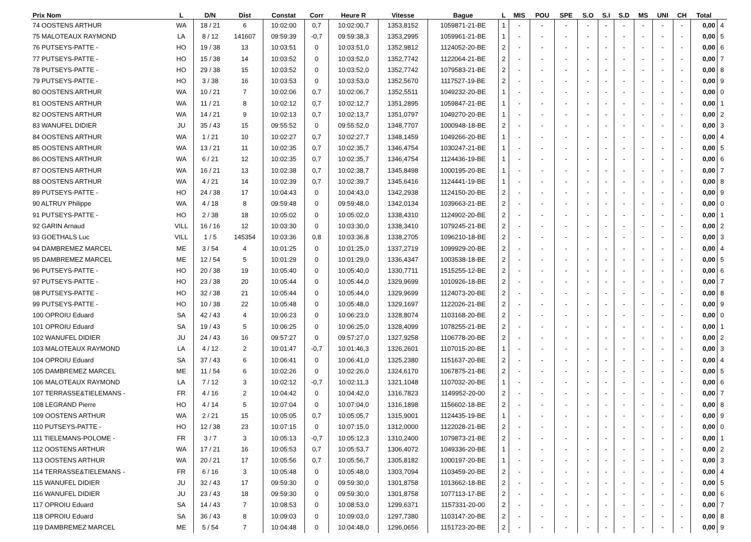| Prix Nom | L | D/N | Dist | Constat | Corr | Heure R | Vitesse | Bague | L | MIS | POU | SPE | S.O | S.I | S.D | MS | UNI | CH | Total | |
| --- | --- | --- | --- | --- | --- | --- | --- | --- | --- | --- | --- | --- | --- | --- | --- | --- | --- | --- | --- | --- |
| 74 OOSTENS ARTHUR | WA | 18 / 21 | 6 | 10:02:00 | 0,7 | 10:02:00,7 | 1353,8152 | 1059871-21-BE | 1 | - | - | - | - | - | - | - | - | - | 0,00 | 4 |
| 75 MALOTEAUX RAYMOND | LA | 8 / 12 | 141607 | 09:59:39 | -0,7 | 09:59:38,3 | 1353,2995 | 1059961-21-BE | 1 | - | - | - | - | - | - | - | - | - | 0,00 | 5 |
| 76 PUTSEYS-PATTE - | HO | 19 / 38 | 13 | 10:03:51 | 0 | 10:03:51,0 | 1352,9812 | 1124052-20-BE | 2 | - | - | - | - | - | - | - | - | - | 0,00 | 6 |
| 77 PUTSEYS-PATTE - | HO | 15 / 38 | 14 | 10:03:52 | 0 | 10:03:52,0 | 1352,7742 | 1122064-21-BE | 2 | - | - | - | - | - | - | - | - | - | 0,00 | 7 |
| 78 PUTSEYS-PATTE - | HO | 29 / 38 | 15 | 10:03:52 | 0 | 10:03:52,0 | 1352,7742 | 1079583-21-BE | 2 | - | - | - | - | - | - | - | - | - | 0,00 | 8 |
| 79 PUTSEYS-PATTE - | HO | 3 / 38 | 16 | 10:03:53 | 0 | 10:03:53,0 | 1352,5670 | 1117527-19-BE | 2 | - | - | - | - | - | - | - | - | - | 0,00 | 9 |
| 80 OOSTENS ARTHUR | WA | 10 / 21 | 7 | 10:02:06 | 0,7 | 10:02:06,7 | 1352,5511 | 1049232-20-BE | 1 | - | - | - | - | - | - | - | - | - | 0,00 | 0 |
| 81 OOSTENS ARTHUR | WA | 11 / 21 | 8 | 10:02:12 | 0,7 | 10:02:12,7 | 1351,2895 | 1059847-21-BE | 1 | - | - | - | - | - | - | - | - | - | 0,00 | 1 |
| 82 OOSTENS ARTHUR | WA | 14 / 21 | 9 | 10:02:13 | 0,7 | 10:02:13,7 | 1351,0797 | 1049270-20-BE | 1 | - | - | - | - | - | - | - | - | - | 0,00 | 2 |
| 83 WANUFEL DIDIER | JU | 35 / 43 | 15 | 09:55:52 | 0 | 09:55:52,0 | 1348,7707 | 1000948-18-BE | 2 | - | - | - | - | - | - | - | - | - | 0,00 | 3 |
| 84 OOSTENS ARTHUR | WA | 1 / 21 | 10 | 10:02:27 | 0,7 | 10:02:27,7 | 1348,1459 | 1049266-20-BE | 1 | - | - | - | - | - | - | - | - | - | 0,00 | 4 |
| 85 OOSTENS ARTHUR | WA | 13 / 21 | 11 | 10:02:35 | 0,7 | 10:02:35,7 | 1346,4754 | 1030247-21-BE | 1 | - | - | - | - | - | - | - | - | - | 0,00 | 5 |
| 86 OOSTENS ARTHUR | WA | 6 / 21 | 12 | 10:02:35 | 0,7 | 10:02:35,7 | 1346,4754 | 1124436-19-BE | 1 | - | - | - | - | - | - | - | - | - | 0,00 | 6 |
| 87 OOSTENS ARTHUR | WA | 16 / 21 | 13 | 10:02:38 | 0,7 | 10:02:38,7 | 1345,8498 | 1000195-20-BE | 1 | - | - | - | - | - | - | - | - | - | 0,00 | 7 |
| 88 OOSTENS ARTHUR | WA | 4 / 21 | 14 | 10:02:39 | 0,7 | 10:02:39,7 | 1345,6416 | 1124441-19-BE | 1 | - | - | - | - | - | - | - | - | - | 0,00 | 8 |
| 89 PUTSEYS-PATTE - | HO | 24 / 38 | 17 | 10:04:43 | 0 | 10:04:43,0 | 1342,2938 | 1124150-20-BE | 2 | - | - | - | - | - | - | - | - | - | 0,00 | 9 |
| 90 ALTRUY Philippe | WA | 4 / 18 | 8 | 09:59:48 | 0 | 09:59:48,0 | 1342,0134 | 1039663-21-BE | 2 | - | - | - | - | - | - | - | - | - | 0,00 | 0 |
| 91 PUTSEYS-PATTE - | HO | 2 / 38 | 18 | 10:05:02 | 0 | 10:05:02,0 | 1338,4310 | 1124902-20-BE | 2 | - | - | - | - | - | - | - | - | - | 0,00 | 1 |
| 92 GARIN Arnaud | VILL | 16 / 16 | 12 | 10:03:30 | 0 | 10:03:30,0 | 1338,3410 | 1079245-21-BE | 2 | - | - | - | - | - | - | - | - | - | 0,00 | 2 |
| 93 GOETHALS Luc | VILL | 1 / 5 | 145354 | 10:03:36 | 0,8 | 10:03:36,8 | 1338,2705 | 1096210-18-BE | 2 | - | - | - | - | - | - | - | - | - | 0,00 | 3 |
| 94 DAMBREMEZ MARCEL | ME | 3 / 54 | 4 | 10:01:25 | 0 | 10:01:25,0 | 1337,2719 | 1099929-20-BE | 2 | - | - | - | - | - | - | - | - | - | 0,00 | 4 |
| 95 DAMBREMEZ MARCEL | ME | 12 / 54 | 5 | 10:01:29 | 0 | 10:01:29,0 | 1336,4347 | 1003538-18-BE | 2 | - | - | - | - | - | - | - | - | - | 0,00 | 5 |
| 96 PUTSEYS-PATTE - | HO | 20 / 38 | 19 | 10:05:40 | 0 | 10:05:40,0 | 1330,7711 | 1515255-12-BE | 2 | - | - | - | - | - | - | - | - | - | 0,00 | 6 |
| 97 PUTSEYS-PATTE - | HO | 23 / 38 | 20 | 10:05:44 | 0 | 10:05:44,0 | 1329,9699 | 1010926-18-BE | 2 | - | - | - | - | - | - | - | - | - | 0,00 | 7 |
| 98 PUTSEYS-PATTE - | HO | 32 / 38 | 21 | 10:05:44 | 0 | 10:05:44,0 | 1329,9699 | 1124073-20-BE | 2 | - | - | - | - | - | - | - | - | - | 0,00 | 8 |
| 99 PUTSEYS-PATTE - | HO | 10 / 38 | 22 | 10:05:48 | 0 | 10:05:48,0 | 1329,1697 | 1122026-21-BE | 2 | - | - | - | - | - | - | - | - | - | 0,00 | 9 |
| 100 OPROIU Eduard | SA | 42 / 43 | 4 | 10:06:23 | 0 | 10:06:23,0 | 1328,8074 | 1103168-20-BE | 2 | - | - | - | - | - | - | - | - | - | 0,00 | 0 |
| 101 OPROIU Eduard | SA | 19 / 43 | 5 | 10:06:25 | 0 | 10:06:25,0 | 1328,4099 | 1078255-21-BE | 2 | - | - | - | - | - | - | - | - | - | 0,00 | 1 |
| 102 WANUFEL DIDIER | JU | 24 / 43 | 16 | 09:57:27 | 0 | 09:57:27,0 | 1327,9258 | 1106778-20-BE | 2 | - | - | - | - | - | - | - | - | - | 0,00 | 2 |
| 103 MALOTEAUX RAYMOND | LA | 4 / 12 | 2 | 10:01:47 | -0,7 | 10:01:46,3 | 1326,2601 | 1107015-20-BE | 1 | - | - | - | - | - | - | - | - | - | 0,00 | 3 |
| 104 OPROIU Eduard | SA | 37 / 43 | 6 | 10:06:41 | 0 | 10:06:41,0 | 1325,2380 | 1151637-20-BE | 2 | - | - | - | - | - | - | - | - | - | 0,00 | 4 |
| 105 DAMBREMEZ MARCEL | ME | 11 / 54 | 6 | 10:02:26 | 0 | 10:02:26,0 | 1324,6170 | 1067875-21-BE | 2 | - | - | - | - | - | - | - | - | - | 0,00 | 5 |
| 106 MALOTEAUX RAYMOND | LA | 7 / 12 | 3 | 10:02:12 | -0,7 | 10:02:11,3 | 1321,1048 | 1107032-20-BE | 1 | - | - | - | - | - | - | - | - | - | 0,00 | 6 |
| 107 TERRASSE&TIELEMANS - | FR | 4 / 16 | 2 | 10:04:42 | 0 | 10:04:42,0 | 1316,7823 | 1149952-20-00 | 2 | - | - | - | - | - | - | - | - | - | 0,00 | 7 |
| 108 LEGRAND Pierre | HO | 4 / 14 | 5 | 10:07:04 | 0 | 10:07:04,0 | 1316,1898 | 1156602-18-BE | 2 | - | - | - | - | - | - | - | - | - | 0,00 | 8 |
| 109 OOSTENS ARTHUR | WA | 2 / 21 | 15 | 10:05:05 | 0,7 | 10:05:05,7 | 1315,9001 | 1124435-19-BE | 1 | - | - | - | - | - | - | - | - | - | 0,00 | 9 |
| 110 PUTSEYS-PATTE - | HO | 12 / 38 | 23 | 10:07:15 | 0 | 10:07:15,0 | 1312,0000 | 1122028-21-BE | 2 | - | - | - | - | - | - | - | - | - | 0,00 | 0 |
| 111 TIELEMANS-POLOME - | FR | 3 / 7 | 3 | 10:05:13 | -0,7 | 10:05:12,3 | 1310,2400 | 1079873-21-BE | 2 | - | - | - | - | - | - | - | - | - | 0,00 | 1 |
| 112 OOSTENS ARTHUR | WA | 17 / 21 | 16 | 10:05:53 | 0,7 | 10:05:53,7 | 1306,4072 | 1049336-20-BE | 1 | - | - | - | - | - | - | - | - | - | 0,00 | 2 |
| 113 OOSTENS ARTHUR | WA | 20 / 21 | 17 | 10:05:56 | 0,7 | 10:05:56,7 | 1305,8182 | 1000197-20-BE | 1 | - | - | - | - | - | - | - | - | - | 0,00 | 3 |
| 114 TERRASSE&TIELEMANS - | FR | 6 / 16 | 3 | 10:05:48 | 0 | 10:05:48,0 | 1303,7094 | 1103459-20-BE | 2 | - | - | - | - | - | - | - | - | - | 0,00 | 4 |
| 115 WANUFEL DIDIER | JU | 32 / 43 | 17 | 09:59:30 | 0 | 09:59:30,0 | 1301,8758 | 1013662-18-BE | 2 | - | - | - | - | - | - | - | - | - | 0,00 | 5 |
| 116 WANUFEL DIDIER | JU | 23 / 43 | 18 | 09:59:30 | 0 | 09:59:30,0 | 1301,8758 | 1077113-17-BE | 2 | - | - | - | - | - | - | - | - | - | 0,00 | 6 |
| 117 OPROIU Eduard | SA | 14 / 43 | 7 | 10:08:53 | 0 | 10:08:53,0 | 1299,6371 | 1157331-20-00 | 2 | - | - | - | - | - | - | - | - | - | 0,00 | 7 |
| 118 OPROIU Eduard | SA | 36 / 43 | 8 | 10:09:03 | 0 | 10:09:03,0 | 1297,7380 | 1103147-20-BE | 2 | - | - | - | - | - | - | - | - | - | 0,00 | 8 |
| 119 DAMBREMEZ MARCEL | ME | 5 / 54 | 7 | 10:04:48 | 0 | 10:04:48,0 | 1296,0656 | 1151723-20-BE | 2 | - | - | - | - | - | - | - | - | - | 0,00 | 9 |